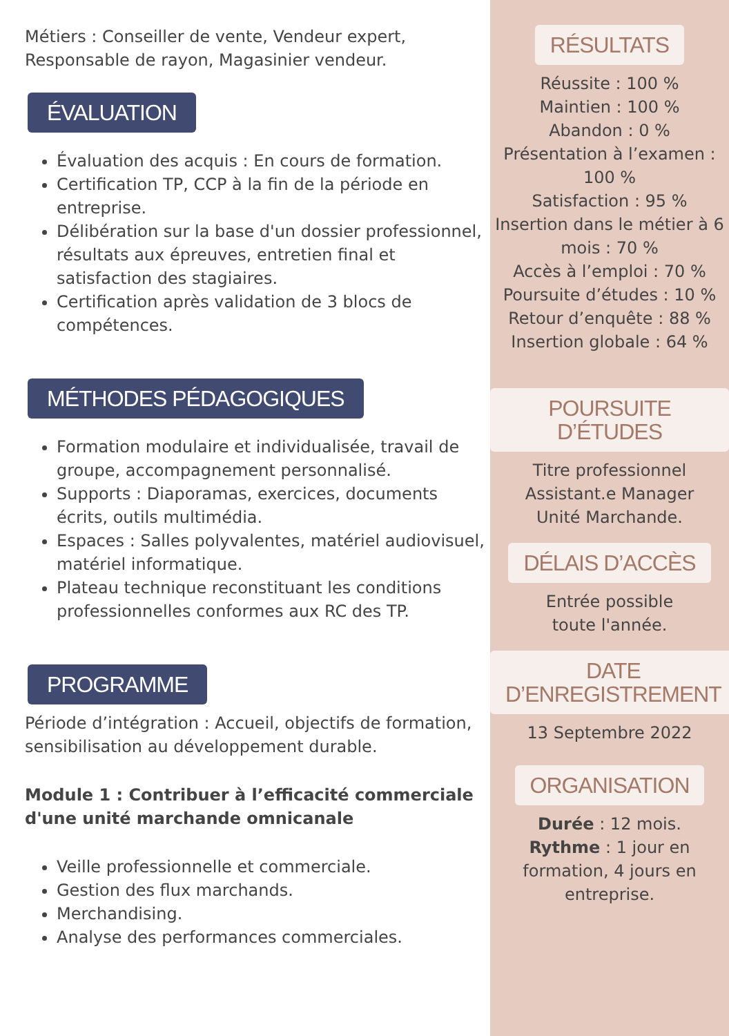Métiers : Conseiller de vente, Vendeur expert, Responsable de rayon, Magasinier vendeur.
ÉVALUATION
Évaluation des acquis : En cours de formation.
Certification TP, CCP à la fin de la période en entreprise.
Délibération sur la base d'un dossier professionnel, résultats aux épreuves, entretien final et satisfaction des stagiaires.
Certification après validation de 3 blocs de compétences.
MÉTHODES PÉDAGOGIQUES
Formation modulaire et individualisée, travail de groupe, accompagnement personnalisé.
Supports : Diaporamas, exercices, documents écrits, outils multimédia.
Espaces : Salles polyvalentes, matériel audiovisuel, matériel informatique.
Plateau technique reconstituant les conditions professionnelles conformes aux RC des TP.
PROGRAMME
Période d’intégration : Accueil, objectifs de formation, sensibilisation au développement durable.
Module 1 : Contribuer à l’efficacité commerciale d'une unité marchande omnicanale
Veille professionnelle et commerciale.
Gestion des flux marchands.
Merchandising.
Analyse des performances commerciales.
RÉSULTATS
Réussite : 100 %
Maintien : 100 %
Abandon : 0 %
Présentation à l’examen : 100 %
Satisfaction : 95 %
Insertion dans le métier à 6 mois : 70 %
Accès à l’emploi : 70 %
Poursuite d’études : 10 %
Retour d’enquête : 88 %
Insertion globale : 64 %
POURSUITE D’ÉTUDES
Titre professionnel
Assistant.e Manager
Unité Marchande.
DÉLAIS D’ACCÈS
Entrée possible
toute l'année.
DATE D’ENREGISTREMENT
13 Septembre 2022
ORGANISATION
Durée : 12 mois.
Rythme : 1 jour en formation, 4 jours en entreprise.